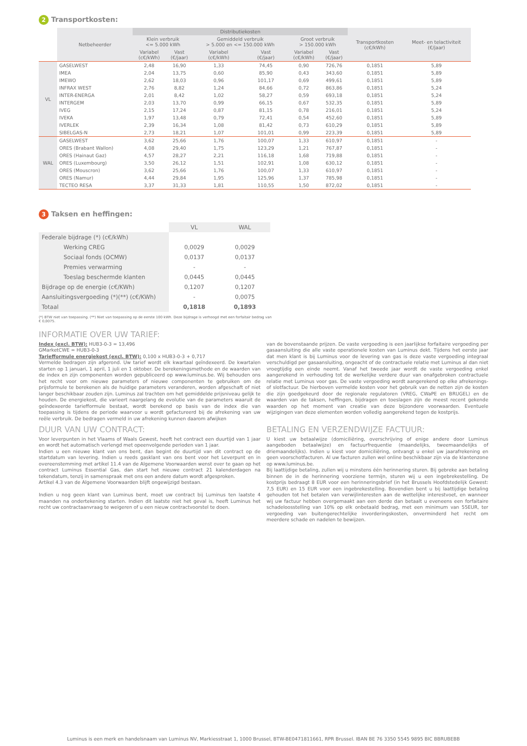2 Transportkosten:
| | Netbeheerder | Distributiekosten | | | | | | Transportkosten (c€/kWh) | Meet- en telactiviteit (€/jaar) |
| --- | --- | --- | --- | --- | --- | --- | --- | --- | --- |
| | | Klein verbruik <= 5.000 kWh | | Gemiddeld verbruik > 5.000 en <= 150.000 kWh | | Groot verbruik > 150.000 kWh | | | |
| | | Variabel (c€/kWh) | Vast (€/jaar) | Variabel (c€/kWh) | Vast (€/jaar) | Variabel (c€/kWh) | Vast (€/jaar) | | |
| VL | GASELWEST | 2,48 | 16,90 | 1,33 | 74,45 | 0,90 | 726,76 | 0,1851 | 5,89 |
| | IMEA | 2,04 | 13,75 | 0,60 | 85,90 | 0,43 | 343,60 | 0,1851 | 5,89 |
| | IMEWO | 2,62 | 18,03 | 0,96 | 101,17 | 0,69 | 499,61 | 0,1851 | 5,89 |
| | INFRAX WEST | 2,76 | 8,82 | 1,24 | 84,66 | 0,72 | 863,86 | 0,1851 | 5,24 |
| | INTER-ENERGA | 2,01 | 8,42 | 1,02 | 58,27 | 0,59 | 693,18 | 0,1851 | 5,24 |
| | INTERGEM | 2,03 | 13,70 | 0,99 | 66,15 | 0,67 | 532,35 | 0,1851 | 5,89 |
| | IVEG | 2,15 | 17,24 | 0,87 | 81,15 | 0,78 | 216,01 | 0,1851 | 5,24 |
| | IVEKA | 1,97 | 13,48 | 0,79 | 72,41 | 0,54 | 452,60 | 0,1851 | 5,89 |
| | IVERLEK | 2,39 | 16,34 | 1,08 | 81,42 | 0,73 | 610,29 | 0,1851 | 5,89 |
| | SIBELGAS-N | 2,73 | 18,21 | 1,07 | 101,01 | 0,99 | 223,39 | 0,1851 | 5,89 |
| WAL | GASELWEST | 3,62 | 25,66 | 1,76 | 100,07 | 1,33 | 610,97 | 0,1851 | - |
| | ORES (Brabant Wallon) | 4,08 | 29,40 | 1,75 | 123,29 | 1,21 | 767,87 | 0,1851 | - |
| | ORES (Hainaut Gaz) | 4,57 | 28,27 | 2,21 | 116,18 | 1,68 | 719,88 | 0,1851 | - |
| | ORES (Luxembourg) | 3,50 | 26,12 | 1,51 | 102,91 | 1,08 | 630,12 | 0,1851 | - |
| | ORES (Mouscron) | 3,62 | 25,66 | 1,76 | 100,07 | 1,33 | 610,97 | 0,1851 | - |
| | ORES (Namur) | 4,44 | 29,84 | 1,95 | 125,96 | 1,37 | 785,98 | 0,1851 | - |
| | TECTEO RESA | 3,37 | 31,33 | 1,81 | 110,55 | 1,50 | 872,02 | 0,1851 | - |
3 Taksen en heffingen:
| | VL | WAL |
| Federale bijdrage (*) (c€/kWh) | | |
| Werking CREG | 0,0029 | 0,0029 |
| Sociaal fonds (OCMW) | 0,0137 | 0,0137 |
| Premies verwarming | - | - |
| Toeslag beschermde klanten | 0,0445 | 0,0445 |
| Bijdrage op de energie (c€/KWh) | 0,1207 | 0,1207 |
| Aansluitingsvergoeding (*)(**) (c€/KWh) | - | 0,0075 |
| Totaal | 0,1818 | 0,1893 |
(*) BTW niet van toepassing. (**) Niet van toepassing op de eerste 100 kWh. Deze bijdrage is verhoogd met een forfaitair bedrag van € 0,0075.
INFORMATIE OVER UW TARIEF:
Index (excl. BTW): HUB3-0-3 = 13,496
GMarketCWE = HUB3-0-3
Tariefformule energiekost (excl. BTW): 0,100 x HUB3-0-3 + 0,717
Vermelde bedragen zijn afgerond. Uw tarief wordt elk kwartaal geïndexeerd. De kwartalen starten op 1 januari, 1 april, 1 juli en 1 oktober. De berekeningsmethode en de waarden van de index en zijn componenten worden gepubliceerd op www.luminus.be. Wij behouden ons het recht voor om nieuwe parameters of nieuwe componenten te gebruiken om de prijsformule te berekenen als de huidige parameters veranderen, worden afgeschaft of niet langer beschikbaar zouden zijn. Luminus zal trachten om het gemiddelde prijsniveau gelijk te houden. De energiekost, die varieert naargelang de evolutie van de parameters waaruit de geïndexeerde tariefformule bestaat, wordt berekend op basis van de index die van toepassing is tijdens de periode waarvoor u wordt gefactureerd bij de afrekening van uw reële verbruik. De bedragen vermeld in uw afrekening kunnen daarom afwijken
van de bovenstaande prijzen. De vaste vergoeding is een jaarlijkse forfaitaire vergoeding per gasaansluiting die alle vaste operationele kosten van Luminus dekt. Tijdens het eerste jaar dat men klant is bij Luminus voor de levering van gas is deze vaste vergoeding integraal verschuldigd per gasaansluiting, ongeacht of de contractuele relatie met Luminus al dan niet vroegtijdig een einde neemt. Vanaf het tweede jaar wordt de vaste vergoeding enkel aangerekend in verhouding tot de werkelijke verdere duur van onafgebroken contractuele relatie met Luminus voor gas. De vaste vergoeding wordt aangerekend op elke afrekenings- of slotfactuur. De hierboven vermelde kosten voor het gebruik van de netten zijn de kosten die zijn goedgekeurd door de regionale regulatoren (VREG, CWaPE en BRUGEL) en de waarden van de taksen, heffingen, bijdragen en toeslagen zijn de meest recent gekende waarden op het moment van creatie van deze bijzondere voorwaarden. Eventuele wijzigingen van deze elementen worden volledig aangerekend tegen de kostprijs.
DUUR VAN UW CONTRACT:
Voor leverpunten in het Vlaams of Waals Gewest, heeft het contract een duurtijd van 1 jaar en wordt het automatisch verlengd met opeenvolgende perioden van 1 jaar.
Indien u een nieuwe klant van ons bent, dan begint de duurtijd van dit contract op de startdatum van levering. Indien u reeds gasklant van ons bent voor het Leverpunt en in overeenstemming met artikel 11.4 van de Algemene Voorwaarden wenst over te gaan op het contract Luminus Essential Gas, dan start het nieuwe contract 21 kalenderdagen na tekendatum, tenzij in samenspraak met ons een andere datum wordt afgesproken.
Artikel 4.3 van de Algemene Voorwaarden blijft ongewijzigd bestaan.
Indien u nog geen klant van Luminus bent, moet uw contract bij Luminus ten laatste 4 maanden na ondertekening starten. Indien dit laatste niet het geval is, heeft Luminus het recht uw contractaanvraag te weigeren of u een nieuw contractvoorstel te doen.
BETALING EN VERZENDWIJZE FACTUUR:
U kiest uw betaalwijze (domiciliëring, overschrijving of enige andere door Luminus aangeboden betaalwijze) en factuurfrequentie (maandelijks, tweemaandelijks of driemaandelijks). Indien u kiest voor domiciliëring, ontvangt u enkel uw jaarafrekening en geen voorschotfacturen. Al uw facturen zullen wel online beschikbaar zijn via de klantenzone op www.luminus.be.
Bij laattijdige betaling, zullen wij u minstens één herinnering sturen. Bij gebreke aan betaling binnen de in de herinnering voorziene termijn, sturen wij u een ingebrekestelling. De kostprijs bedraagt 8 EUR voor een herinneringsbrief (in het Brussels Hoofdstedelijk Gewest: 7,5 EUR) en 15 EUR voor een ingebrekestelling. Bovendien bent u bij laattijdige betaling gehouden tot het betalen van verwijlinteresten aan de wettelijke interestvoet, en wanneer wij uw factuur hebben overgemaakt aan een derde dan betaalt u eveneens een forfaitaire schadeloosstelling van 10% op elk onbetaald bedrag, met een minimum van 55EUR, ter vergoeding van buitengerechtelijke invorderingskosten, onverminderd het recht om meerdere schade en nadelen te bewijzen.
Luminus is een merk en handelsnaam van Luminus NV, Markiesstraat 1, 1000 Brussel, BTW-BE0471811661, RPR Brussel. IBAN BE 76 3350 5545 9895 BIC BBRUBEBB